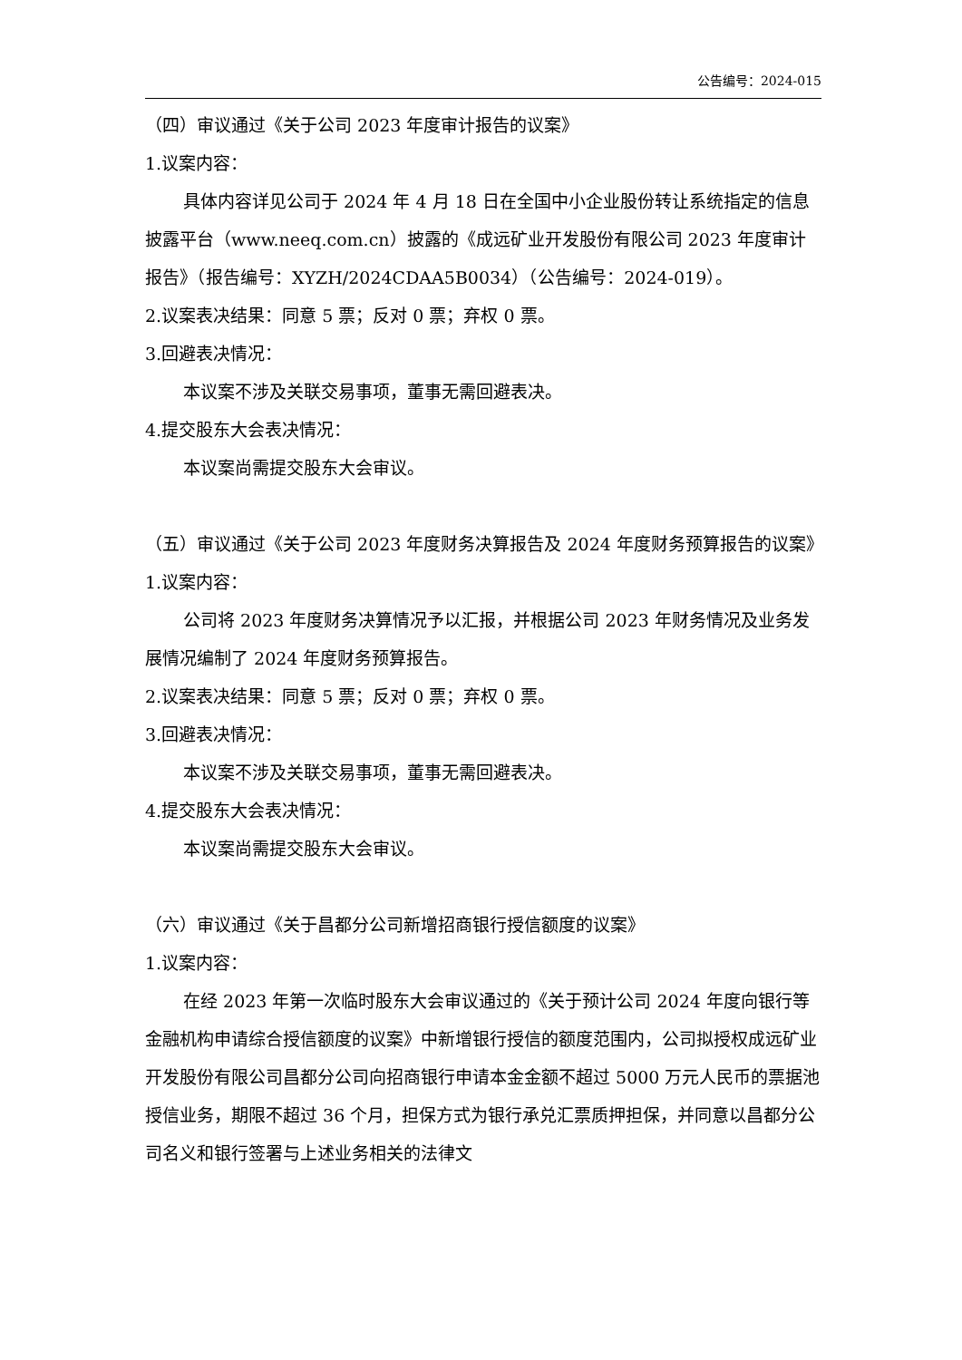公告编号：2024-015
（四）审议通过《关于公司 2023 年度审计报告的议案》
1.议案内容：
具体内容详见公司于 2024 年 4 月 18 日在全国中小企业股份转让系统指定的信息披露平台（www.neeq.com.cn）披露的《成远矿业开发股份有限公司 2023 年度审计报告》（报告编号：XYZH/2024CDAA5B0034）（公告编号：2024-019）。
2.议案表决结果：同意 5 票；反对 0 票；弃权 0 票。
3.回避表决情况：
本议案不涉及关联交易事项，董事无需回避表决。
4.提交股东大会表决情况：
本议案尚需提交股东大会审议。
（五）审议通过《关于公司 2023 年度财务决算报告及 2024 年度财务预算报告的议案》
1.议案内容：
公司将 2023 年度财务决算情况予以汇报，并根据公司 2023 年财务情况及业务发展情况编制了 2024 年度财务预算报告。
2.议案表决结果：同意 5 票；反对 0 票；弃权 0 票。
3.回避表决情况：
本议案不涉及关联交易事项，董事无需回避表决。
4.提交股东大会表决情况：
本议案尚需提交股东大会审议。
（六）审议通过《关于昌都分公司新增招商银行授信额度的议案》
1.议案内容：
在经 2023 年第一次临时股东大会审议通过的《关于预计公司 2024 年度向银行等金融机构申请综合授信额度的议案》中新增银行授信的额度范围内，公司拟授权成远矿业开发股份有限公司昌都分公司向招商银行申请本金金额不超过 5000 万元人民币的票据池授信业务，期限不超过 36 个月，担保方式为银行承兑汇票质押担保，并同意以昌都分公司名义和银行签署与上述业务相关的法律文